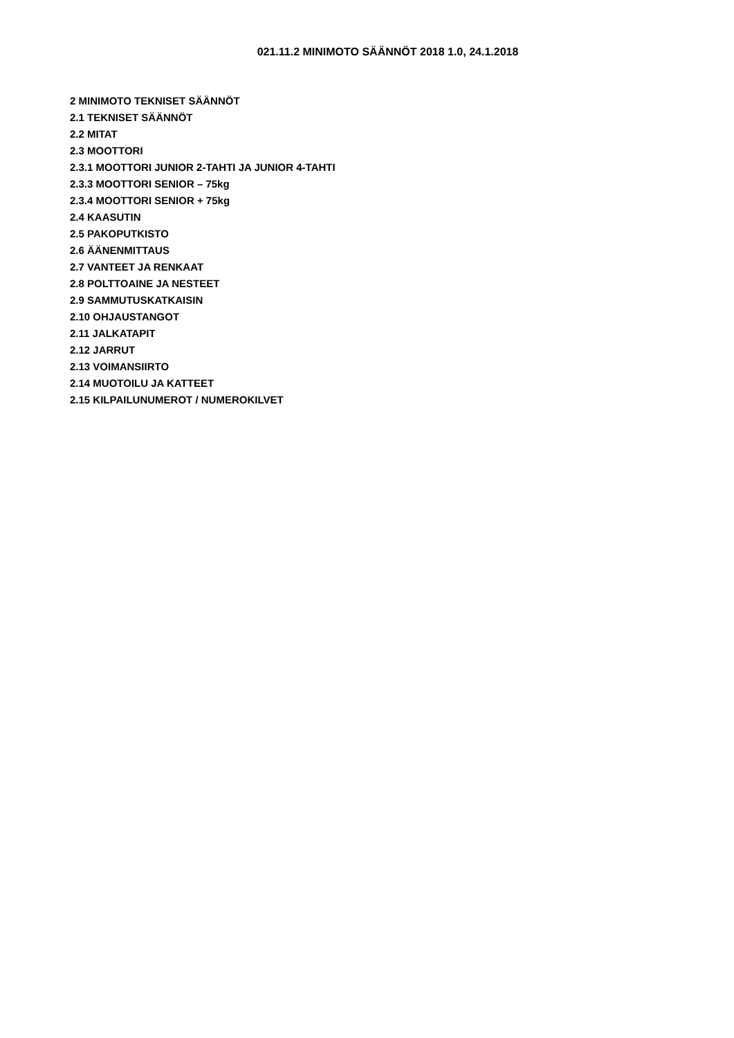021.11.2 MINIMOTO SÄÄNNÖT 2018 1.0, 24.1.2018
2 MINIMOTO TEKNISET SÄÄNNÖT
2.1 TEKNISET SÄÄNNÖT
2.2 MITAT
2.3 MOOTTORI
2.3.1 MOOTTORI JUNIOR 2-TAHTI JA JUNIOR 4-TAHTI
2.3.3 MOOTTORI SENIOR – 75kg
2.3.4 MOOTTORI SENIOR + 75kg
2.4 KAASUTIN
2.5 PAKOPUTKISTO
2.6 ÄÄNENMITTAUS
2.7 VANTEET JA RENKAAT
2.8 POLTTOAINE JA NESTEET
2.9 SAMMUTUSKATKAISIN
2.10 OHJAUSTANGOT
2.11 JALKATAPIT
2.12 JARRUT
2.13 VOIMANSIIRTO
2.14 MUOTOILU JA KATTEET
2.15 KILPAILUNUMEROT / NUMEROKILVET